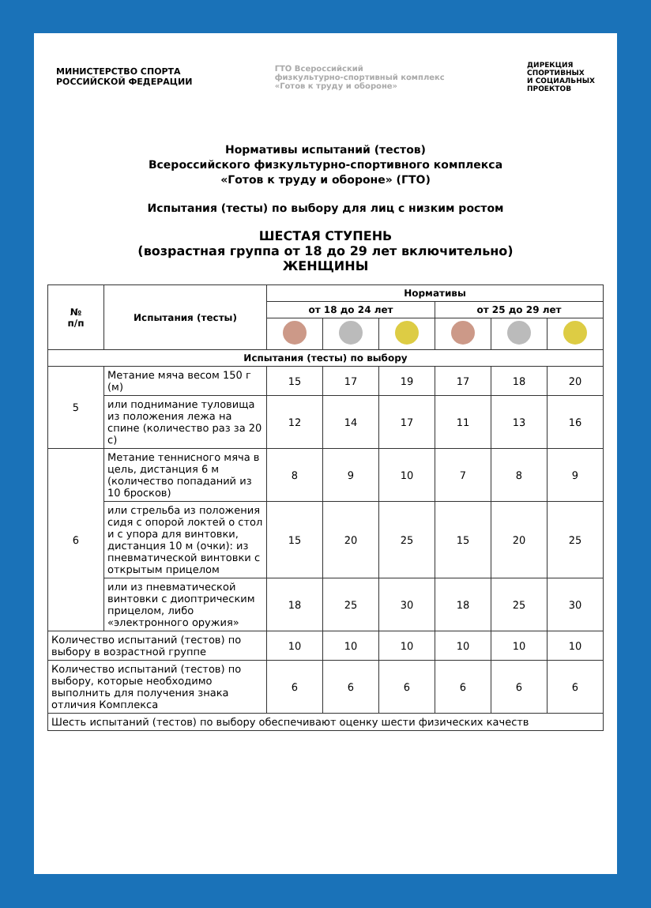МИНИСТЕРСТВО СПОРТА
РОССИЙСКОЙ ФЕДЕРАЦИИ
ГТО Всероссийский
физкультурно-спортивный комплекс
«Готов к труду и обороне»
ДИРЕКЦИЯ
СПОРТИВНЫХ
И СОЦИАЛЬНЫХ
ПРОЕКТОВ
Нормативы испытаний (тестов)
Всероссийского физкультурно-спортивного комплекса
«Готов к труду и обороне» (ГТО)
Испытания (тесты) по выбору для лиц с низким ростом
ШЕСТАЯ СТУПЕНЬ
(возрастная группа от 18 до 29 лет включительно)
ЖЕНЩИНЫ
| № п/п | Испытания (тесты) | Нормативы | | | | | |
| --- | --- | --- | --- | --- | --- | --- | --- |
| | | от 18 до 24 лет | | | от 25 до 29 лет | | |
| Испытания (тесты) по выбору | | | | | | | |
| 5 | Метание мяча весом 150 г (м) | 15 | 17 | 19 | 17 | 18 | 20 |
| | или поднимание туловища из положения лежа на спине (количество раз за 20 с) | 12 | 14 | 17 | 11 | 13 | 16 |
| 6 | Метание теннисного мяча в цель, дистанция 6 м (количество попаданий из 10 бросков) | 8 | 9 | 10 | 7 | 8 | 9 |
| | или стрельба из положения сидя с опорой локтей о стол и с упора для винтовки, дистанция 10 м (очки): из пневматической винтовки с открытым прицелом | 15 | 20 | 25 | 15 | 20 | 25 |
| | или из пневматической винтовки с диоптрическим прицелом, либо «электронного оружия» | 18 | 25 | 30 | 18 | 25 | 30 |
| Количество испытаний (тестов) по выбору в возрастной группе | | 10 | 10 | 10 | 10 | 10 | 10 |
| Количество испытаний (тестов) по выбору, которые необходимо выполнить для получения знака отличия Комплекса | | 6 | 6 | 6 | 6 | 6 | 6 |
| Шесть испытаний (тестов) по выбору обеспечивают оценку шести физических качеств | | | | | | | |